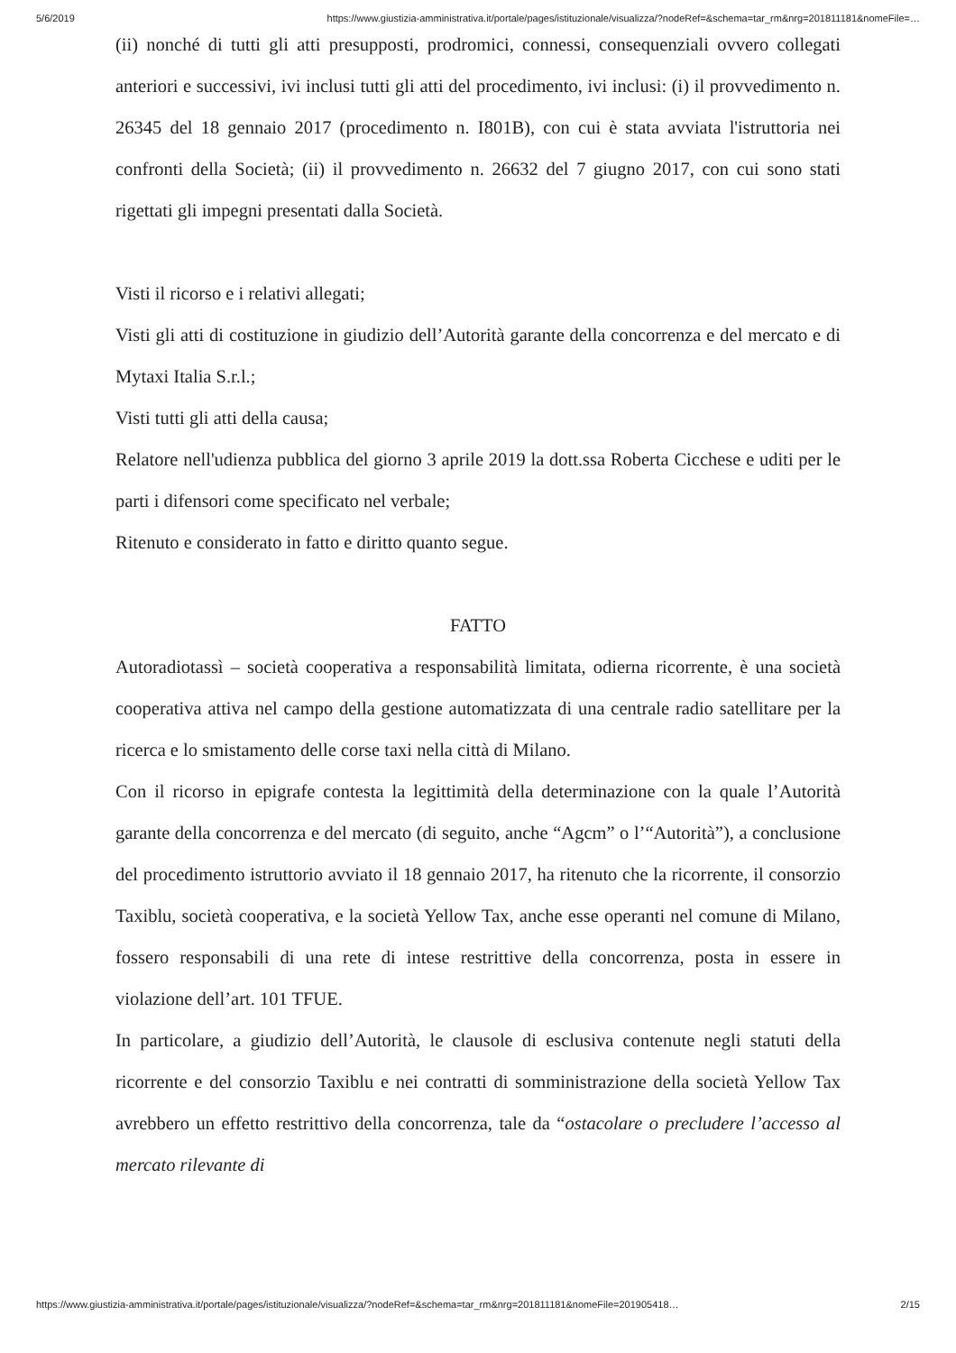5/6/2019 https://www.giustizia-amministrativa.it/portale/pages/istituzionale/visualizza/?nodeRef=&schema=tar_rm&nrg=201811181&nomeFile=…
(ii) nonché di tutti gli atti presupposti, prodromici, connessi, consequenziali ovvero collegati anteriori e successivi, ivi inclusi tutti gli atti del procedimento, ivi inclusi: (i) il provvedimento n. 26345 del 18 gennaio 2017 (procedimento n. I801B), con cui è stata avviata l'istruttoria nei confronti della Società; (ii) il provvedimento n. 26632 del 7 giugno 2017, con cui sono stati rigettati gli impegni presentati dalla Società.
Visti il ricorso e i relativi allegati;
Visti gli atti di costituzione in giudizio dell’Autorità garante della concorrenza e del mercato e di Mytaxi Italia S.r.l.;
Visti tutti gli atti della causa;
Relatore nell'udienza pubblica del giorno 3 aprile 2019 la dott.ssa Roberta Cicchese e uditi per le parti i difensori come specificato nel verbale;
Ritenuto e considerato in fatto e diritto quanto segue.
FATTO
Autoradiotassì – società cooperativa a responsabilità limitata, odierna ricorrente, è una società cooperativa attiva nel campo della gestione automatizzata di una centrale radio satellitare per la ricerca e lo smistamento delle corse taxi nella città di Milano.
Con il ricorso in epigrafe contesta la legittimità della determinazione con la quale l’Autorità garante della concorrenza e del mercato (di seguito, anche “Agcm” o l’“Autorità”), a conclusione del procedimento istruttorio avviato il 18 gennaio 2017, ha ritenuto che la ricorrente, il consorzio Taxiblu, società cooperativa, e la società Yellow Tax, anche esse operanti nel comune di Milano, fossero responsabili di una rete di intese restrittive della concorrenza, posta in essere in violazione dell’art. 101 TFUE.
In particolare, a giudizio dell’Autorità, le clausole di esclusiva contenute negli statuti della ricorrente e del consorzio Taxiblu e nei contratti di somministrazione della società Yellow Tax avrebbero un effetto restrittivo della concorrenza, tale da “ostacolare o precludere l’accesso al mercato rilevante di
https://www.giustizia-amministrativa.it/portale/pages/istituzionale/visualizza/?nodeRef=&schema=tar_rm&nrg=201811181&nomeFile=201905418… 2/15